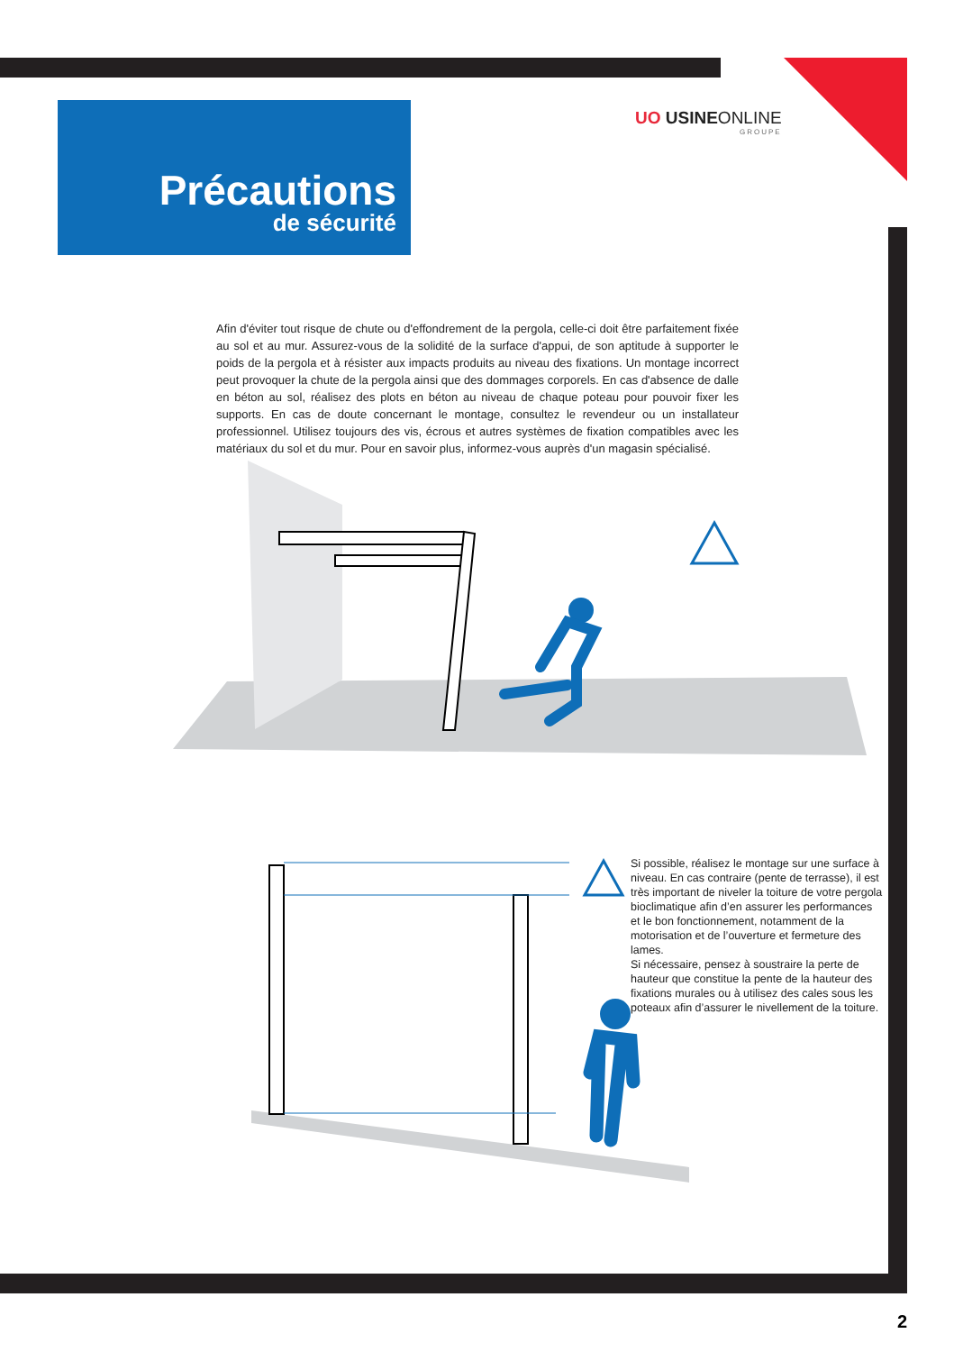Précautions
de sécurité
UO USINEONLINE
GROUPE
Afin d'éviter tout risque de chute ou d'effondrement de la pergola, celle-ci doit être parfaitement fixée au sol et au mur. Assurez-vous de la solidité de la surface d'appui, de son aptitude à supporter le poids de la pergola et à résister aux impacts produits au niveau des fixations. Un montage incorrect peut provoquer la chute de la pergola ainsi que des dommages corporels. En cas d'absence de dalle en béton au sol, réalisez des plots en béton au niveau de chaque poteau pour pouvoir fixer les supports. En cas de doute concernant le montage, consultez le revendeur ou un installateur professionnel. Utilisez toujours des vis, écrous et autres systèmes de fixation compatibles avec les matériaux du sol et du mur. Pour en savoir plus, informez-vous auprès d'un magasin spécialisé.
Si possible, réalisez le montage sur une surface à niveau. En cas contraire (pente de terrasse), il est très important de niveler la toiture de votre pergola bioclimatique afin d’en assurer les performances et le bon fonctionnement, notamment de la motorisation et de l’ouverture et fermeture des lames.
Si nécessaire, pensez à soustraire la perte de hauteur que constitue la pente de la hauteur des fixations murales ou à utilisez des cales sous les poteaux afin d’assurer le nivellement de la toiture.
2